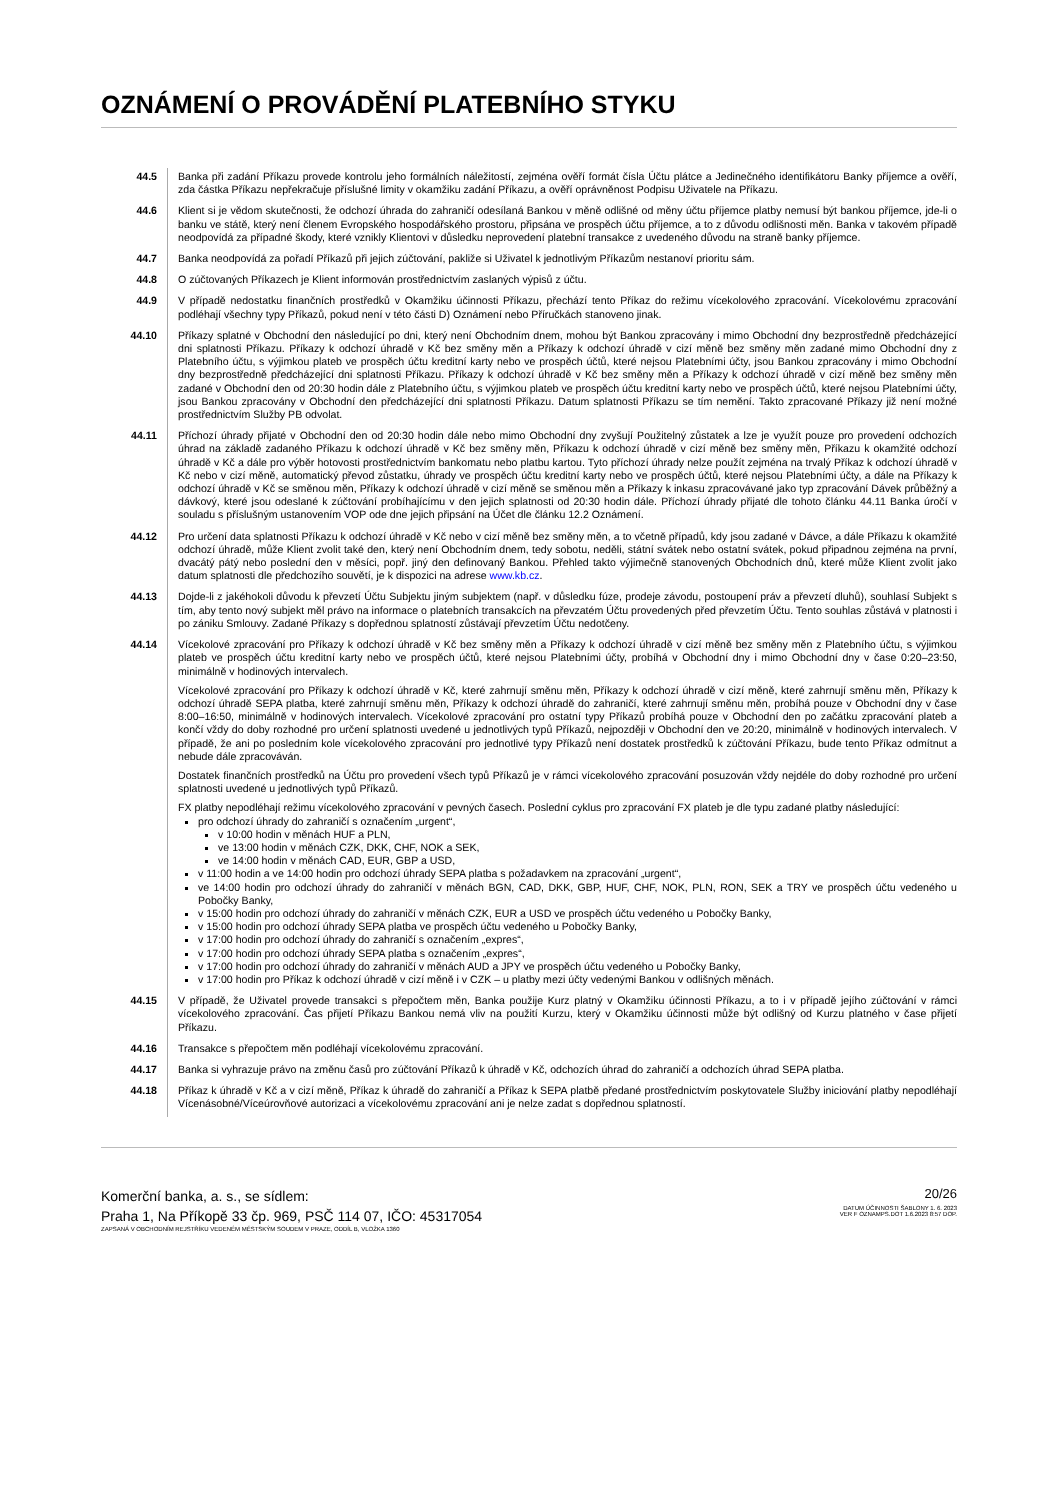OZNÁMENÍ O PROVÁDĚNÍ PLATEBNÍHO STYKU
44.5 Banka při zadání Příkazu provede kontrolu jeho formálních náležitostí, zejména ověří formát čísla Účtu plátce a Jedinečného identifikátoru Banky příjemce a ověří, zda částka Příkazu nepřekračuje příslušné limity v okamžiku zadání Příkazu, a ověří oprávněnost Podpisu Uživatele na Příkazu.
44.6 Klient si je vědom skutečnosti, že odchozí úhrada do zahraničí odesílaná Bankou v měně odlišné od měny účtu příjemce platby nemusí být bankou příjemce, jde-li o banku ve státě, který není členem Evropského hospodářského prostoru, připsána ve prospěch účtu příjemce, a to z důvodu odlišnosti měn. Banka v takovém případě neodpovídá za případné škody, které vznikly Klientovi v důsledku neprovedení platební transakce z uvedeného důvodu na straně banky příjemce.
44.7 Banka neodpovídá za pořadí Příkazů při jejich zúčtování, pakliže si Uživatel k jednotlivým Příkazům nestanoví prioritu sám.
44.8 O zúčtovaných Příkazech je Klient informován prostřednictvím zaslaných výpisů z účtu.
44.9 V případě nedostatku finančních prostředků v Okamžiku účinnosti Příkazu, přechází tento Příkaz do režimu vícekolového zpracování. Vícekolovému zpracování podléhají všechny typy Příkazů, pokud není v této části D) Oznámení nebo Příručkách stanoveno jinak.
44.10 Příkazy splatné v Obchodní den následující po dni, který není Obchodním dnem, mohou být Bankou zpracovány i mimo Obchodní dny bezprostředně předcházející dni splatnosti Příkazu. Příkazy k odchozí úhradě v Kč bez směny měn a Příkazy k odchozí úhradě v cizí měně bez směny měn zadané mimo Obchodní dny z Platebního účtu, s výjimkou plateb ve prospěch účtu kreditní karty nebo ve prospěch účtů, které nejsou Platebními účty, jsou Bankou zpracovány i mimo Obchodní dny bezprostředně předcházející dni splatnosti Příkazu. Příkazy k odchozí úhradě v Kč bez směny měn a Příkazy k odchozí úhradě v cizí měně bez směny měn zadané v Obchodní den od 20:30 hodin dále z Platebního účtu, s výjimkou plateb ve prospěch účtu kreditní karty nebo ve prospěch účtů, které nejsou Platebními účty, jsou Bankou zpracovány v Obchodní den předcházející dni splatnosti Příkazu. Datum splatnosti Příkazu se tím nemění. Takto zpracované Příkazy již není možné prostřednictvím Služby PB odvolat.
44.11 Příchozí úhrady přijaté v Obchodní den od 20:30 hodin dále nebo mimo Obchodní dny zvyšují Použitelný zůstatek a lze je využít pouze pro provedení odchozích úhrad na základě zadaného Příkazu k odchozí úhradě v Kč bez směny měn, Příkazu k odchozí úhradě v cizí měně bez směny měn, Příkazu k okamžité odchozí úhradě v Kč a dále pro výběr hotovosti prostřednictvím bankomatu nebo platbu kartou. Tyto příchozí úhrady nelze použít zejména na trvalý Příkaz k odchozí úhradě v Kč nebo v cizí měně, automatický převod zůstatku, úhrady ve prospěch účtu kreditní karty nebo ve prospěch účtů, které nejsou Platebními účty, a dále na Příkazy k odchozí úhradě v Kč se směnou měn, Příkazy k odchozí úhradě v cizí měně se směnou měn a Příkazy k inkasu zpracovávané jako typ zpracování Dávek průběžný a dávkový, které jsou odeslané k zúčtování probíhajícímu v den jejich splatnosti od 20:30 hodin dále. Příchozí úhrady přijaté dle tohoto článku 44.11 Banka úročí v souladu s příslušným ustanovením VOP ode dne jejich připsání na Účet dle článku 12.2 Oznámení.
44.12 Pro určení data splatnosti Příkazu k odchozí úhradě v Kč nebo v cizí měně bez směny měn, a to včetně případů, kdy jsou zadané v Dávce, a dále Příkazu k okamžité odchozí úhradě, může Klient zvolit také den, který není Obchodním dnem, tedy sobotu, neděli, státní svátek nebo ostatní svátek, pokud připadnou zejména na první, dvacátý pátý nebo poslední den v měsíci, popř. jiný den definovaný Bankou. Přehled takto výjimečně stanovených Obchodních dnů, které může Klient zvolit jako datum splatnosti dle předchozího souvětí, je k dispozici na adrese www.kb.cz.
44.13 Dojde-li z jakéhokoli důvodu k převzetí Účtu Subjektu jiným subjektem (např. v důsledku fúze, prodeje závodu, postoupení práv a převzetí dluhů), souhlasí Subjekt s tím, aby tento nový subjekt měl právo na informace o platebních transakcích na převzatém Účtu provedených před převzetím Účtu. Tento souhlas zůstává v platnosti i po zániku Smlouvy. Zadané Příkazy s dopřednou splatností zůstávají převzetím Účtu nedotčeny.
44.14 Vícekolové zpracování pro Příkazy k odchozí úhradě v Kč bez směny měn a Příkazy k odchozí úhradě v cizí měně bez směny měn z Platebního účtu, s výjimkou plateb ve prospěch účtu kreditní karty nebo ve prospěch účtů, které nejsou Platebními účty, probíhá v Obchodní dny i mimo Obchodní dny v čase 0:20–23:50, minimálně v hodinových intervalech.
Vícekolové zpracování pro Příkazy k odchozí úhradě v Kč, které zahrnují směnu měn, Příkazy k odchozí úhradě v cizí měně, které zahrnují směnu měn, Příkazy k odchozí úhradě SEPA platba, které zahrnují směnu měn, Příkazy k odchozí úhradě do zahraničí, které zahrnují směnu měn, probíhá pouze v Obchodní dny v čase 8:00–16:50, minimálně v hodinových intervalech. Vícekolové zpracování pro ostatní typy Příkazů probíhá pouze v Obchodní den po začátku zpracování plateb a končí vždy do doby rozhodné pro určení splatnosti uvedené u jednotlivých typů Příkazů, nejpozději v Obchodní den ve 20:20, minimálně v hodinových intervalech. V případě, že ani po posledním kole vícekolového zpracování pro jednotlivé typy Příkazů není dostatek prostředků k zúčtování Příkazu, bude tento Příkaz odmítnut a nebude dále zpracováván.
Dostatek finančních prostředků na Účtu pro provedení všech typů Příkazů je v rámci vícekolového zpracování posuzován vždy nejdéle do doby rozhodné pro určení splatnosti uvedené u jednotlivých typů Příkazů.
FX platby nepodléhají režimu vícekolového zpracování v pevných časech. Poslední cyklus pro zpracování FX plateb je dle typu zadané platby následující:
pro odchozí úhrady do zahraničí s označením „urgent“,
v 10:00 hodin v měnách HUF a PLN,
ve 13:00 hodin v měnách CZK, DKK, CHF, NOK a SEK,
ve 14:00 hodin v měnách CAD, EUR, GBP a USD,
v 11:00 hodin a ve 14:00 hodin pro odchozí úhrady SEPA platba s požadavkem na zpracování „urgent“,
ve 14:00 hodin pro odchozí úhrady do zahraničí v měnách BGN, CAD, DKK, GBP, HUF, CHF, NOK, PLN, RON, SEK a TRY ve prospěch účtu vedeného u Pobočky Banky,
v 15:00 hodin pro odchozí úhrady do zahraničí v měnách CZK, EUR a USD ve prospěch účtu vedeného u Pobočky Banky,
v 15:00 hodin pro odchozí úhrady SEPA platba ve prospěch účtu vedeného u Pobočky Banky,
v 17:00 hodin pro odchozí úhrady do zahraničí s označením „expres“,
v 17:00 hodin pro odchozí úhrady SEPA platba s označením „expres“,
v 17:00 hodin pro odchozí úhrady do zahraničí v měnách AUD a JPY ve prospěch účtu vedeného u Pobočky Banky,
v 17:00 hodin pro Příkaz k odchozí úhradě v cizí měně i v CZK – u platby mezi účty vedenými Bankou v odlišných měnách.
44.15 V případě, že Uživatel provede transakci s přepočtem měn, Banka použije Kurz platný v Okamžiku účinnosti Příkazu, a to i v případě jejího zúčtování v rámci vícekolového zpracování. Čas přijetí Příkazu Bankou nemá vliv na použití Kurzu, který v Okamžiku účinnosti může být odlišný od Kurzu platného v čase přijetí Příkazu.
44.16 Transakce s přepočtem měn podléhají vícekolovému zpracování.
44.17 Banka si vyhrazuje právo na změnu časů pro zúčtování Příkazů k úhradě v Kč, odchozích úhrad do zahraničí a odchozích úhrad SEPA platba.
44.18 Příkaz k úhradě v Kč a v cizí měně, Příkaz k úhradě do zahraničí a Příkaz k SEPA platbě předané prostřednictvím poskytovatele Služby iniciování platby nepodléhají Vícenásobné/Víceúrovňové autorizaci a vícekolovému zpracování ani je nelze zadat s dopřednou splatností.
Komerční banka, a. s., se sídlem:
Praha 1, Na Příkopě 33 čp. 969, PSČ 114 07, IČO: 45317054
ZAPSANÁ V OBCHODNÍM REJSTŘÍKU VEDENÉM MĚSTSKÝM SOUDEM V PRAZE, ODDÍL B, VLOŽKA 1360
20/26
DATUM ÚČINNOSTI ŠABLONY 1. 6. 2023
VER F OZNAMPS.DOT 1.6.2023 8:57 DOP.